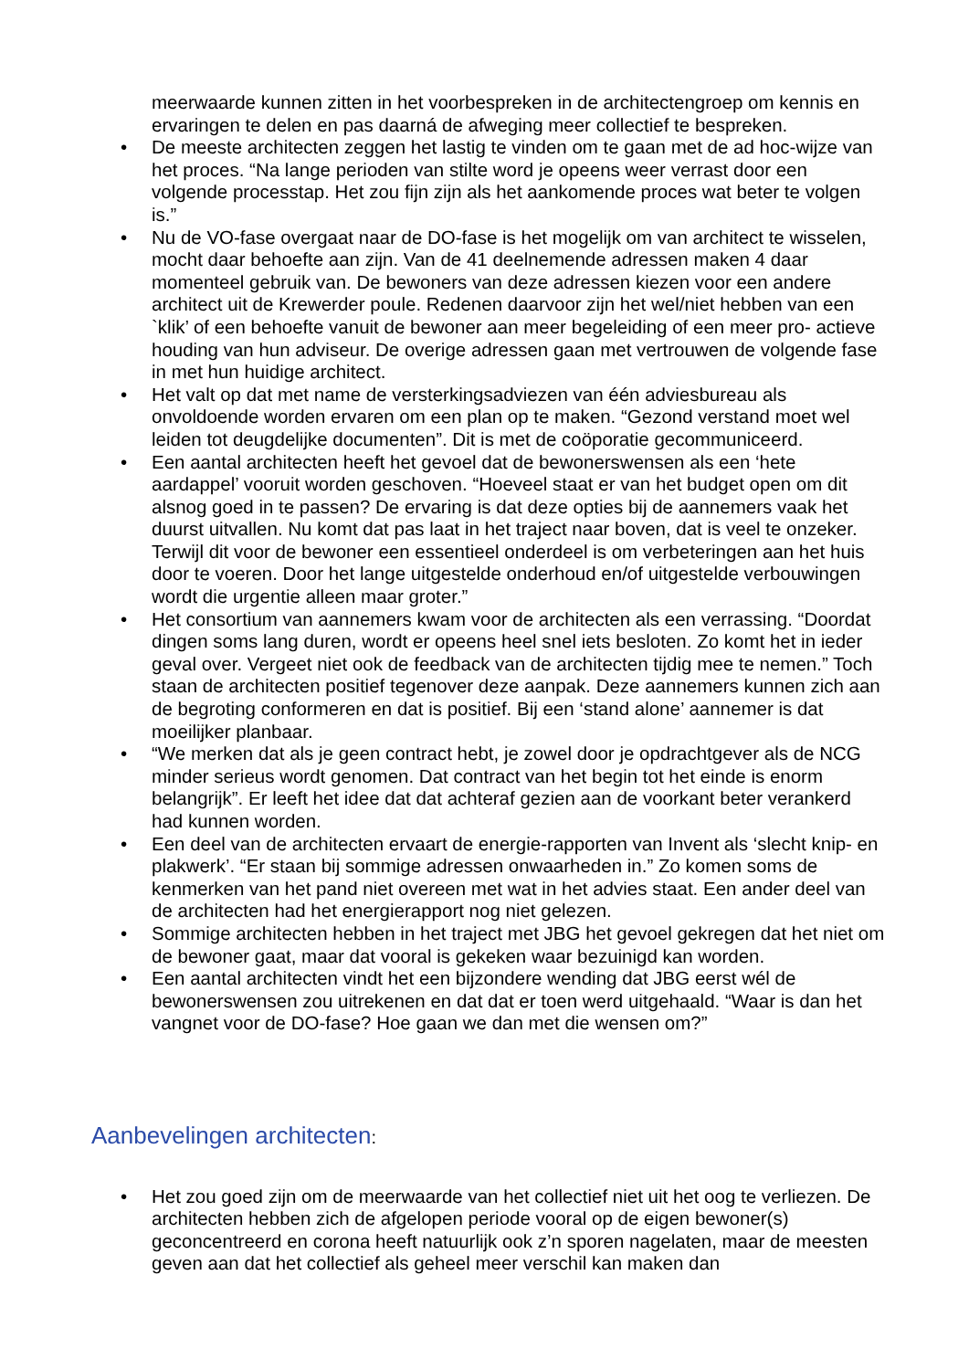meerwaarde kunnen zitten in het voorbespreken in de architectengroep om kennis en ervaringen te delen en pas daarná de afweging meer collectief te bespreken.
• De meeste architecten zeggen het lastig te vinden om te gaan met de ad hoc-wijze van het proces. “Na lange perioden van stilte word je opeens weer verrast door een volgende processtap. Het zou fijn zijn als het aankomende proces wat beter te volgen is.”
• Nu de VO-fase overgaat naar de DO-fase is het mogelijk om van architect te wisselen, mocht daar behoefte aan zijn. Van de 41 deelnemende adressen maken 4 daar momenteel gebruik van. De bewoners van deze adressen kiezen voor een andere architect uit de Krewerder poule. Redenen daarvoor zijn het wel/niet hebben van een `klik’ of een behoefte vanuit de bewoner aan meer begeleiding of een meer pro- actieve houding van hun adviseur. De overige adressen gaan met vertrouwen de volgende fase in met hun huidige architect.
• Het valt op dat met name de versterkingsadviezen van één adviesbureau als onvoldoende worden ervaren om een plan op te maken. “Gezond verstand moet wel leiden tot deugdelijke documenten”. Dit is met de coöporatie gecommuniceerd.
• Een aantal architecten heeft het gevoel dat de bewonerswensen als een ‘hete aardappel’ vooruit worden geschoven. “Hoeveel staat er van het budget open om dit alsnog goed in te passen? De ervaring is dat deze opties bij de aannemers vaak het duurst uitvallen. Nu komt dat pas laat in het traject naar boven, dat is veel te onzeker. Terwijl dit voor de bewoner een essentieel onderdeel is om verbeteringen aan het huis door te voeren. Door het lange uitgestelde onderhoud en/of uitgestelde verbouwingen wordt die urgentie alleen maar groter.”
• Het consortium van aannemers kwam voor de architecten als een verrassing. “Doordat dingen soms lang duren, wordt er opeens heel snel iets besloten. Zo komt het in ieder geval over. Vergeet niet ook de feedback van de architecten tijdig mee te nemen.” Toch staan de architecten positief tegenover deze aanpak. Deze aannemers kunnen zich aan de begroting conformeren en dat is positief. Bij een ‘stand alone’ aannemer is dat moeilijker planbaar.
• “We merken dat als je geen contract hebt, je zowel door je opdrachtgever als de NCG minder serieus wordt genomen. Dat contract van het begin tot het einde is enorm belangrijk”. Er leeft het idee dat dat achteraf gezien aan de voorkant beter verankerd had kunnen worden.
• Een deel van de architecten ervaart de energie-rapporten van Invent als ‘slecht knip- en plakwerk’. “Er staan bij sommige adressen onwaarheden in.” Zo komen soms de kenmerken van het pand niet overeen met wat in het advies staat. Een ander deel van de architecten had het energierapport nog niet gelezen.
• Sommige architecten hebben in het traject met JBG het gevoel gekregen dat het niet om de bewoner gaat, maar dat vooral is gekeken waar bezuinigd kan worden.
• Een aantal architecten vindt het een bijzondere wending dat JBG eerst wél de bewonerswensen zou uitrekenen en dat dat er toen werd uitgehaald. “Waar is dan het vangnet voor de DO-fase? Hoe gaan we dan met die wensen om?”
Aanbevelingen architecten:
• Het zou goed zijn om de meerwaarde van het collectief niet uit het oog te verliezen. De architecten hebben zich de afgelopen periode vooral op de eigen bewoner(s) geconcentreerd en corona heeft natuurlijk ook z’n sporen nagelaten, maar de meesten geven aan dat het collectief als geheel meer verschil kan maken dan